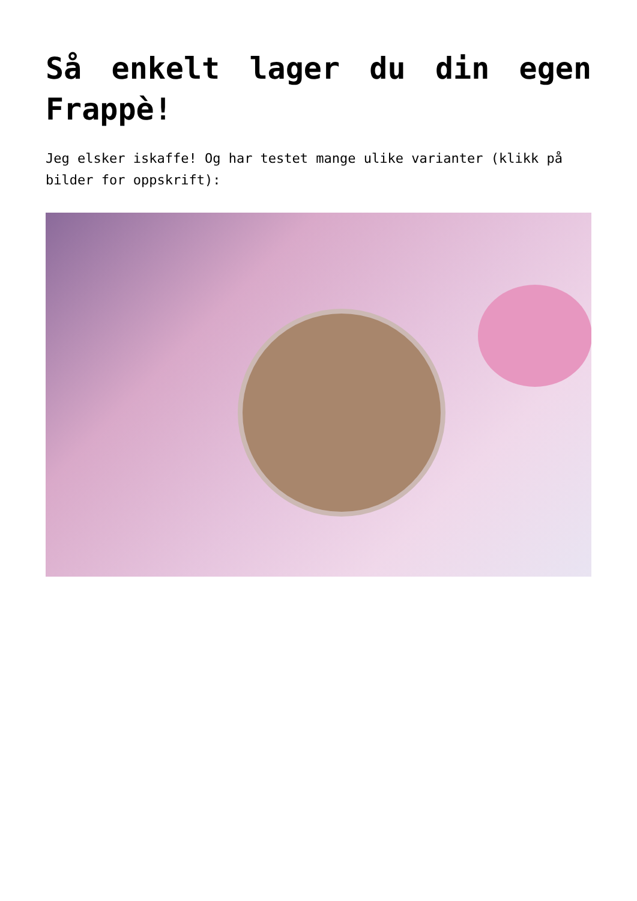Så enkelt lager du din egen Frappè!
Jeg elsker iskaffe! Og har testet mange ulike varianter (klikk på bilder for oppskrift):